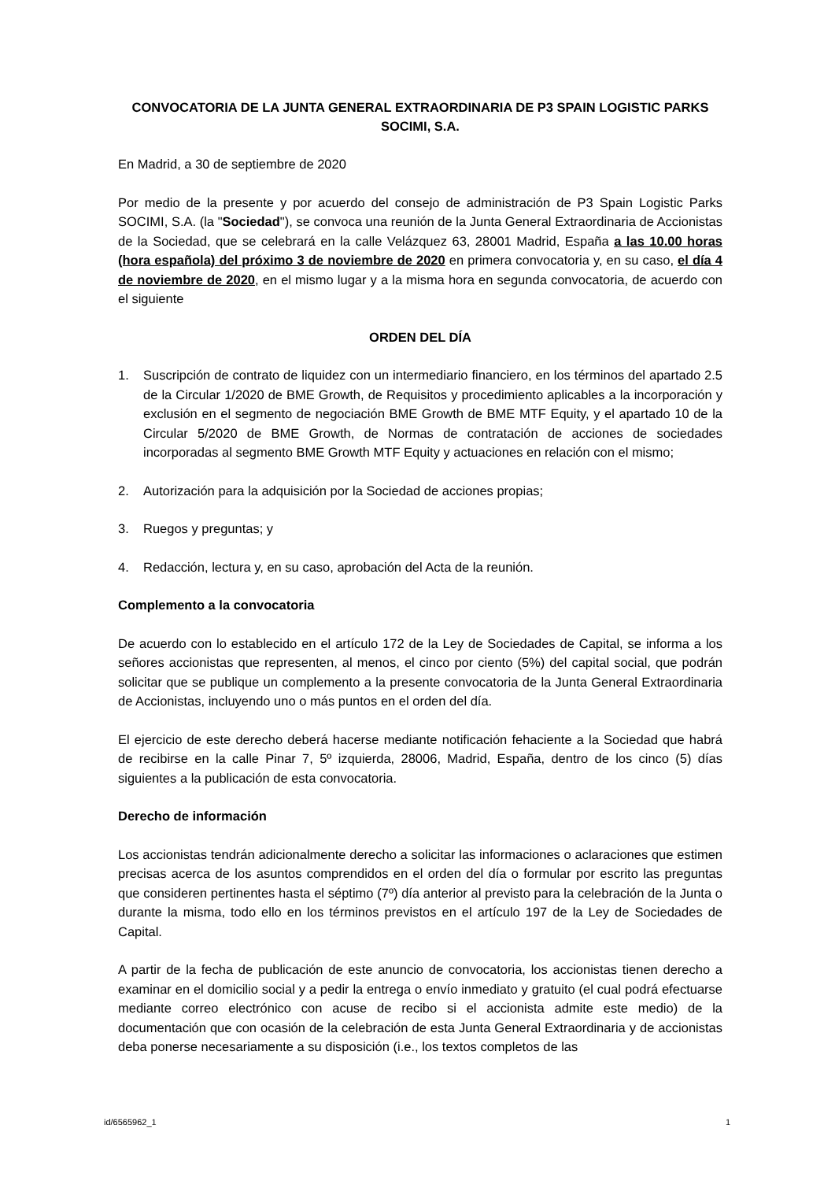CONVOCATORIA DE LA JUNTA GENERAL EXTRAORDINARIA DE P3 SPAIN LOGISTIC PARKS SOCIMI, S.A.
En Madrid, a 30 de septiembre de 2020
Por medio de la presente y por acuerdo del consejo de administración de P3 Spain Logistic Parks SOCIMI, S.A. (la "Sociedad"), se convoca una reunión de la Junta General Extraordinaria de Accionistas de la Sociedad, que se celebrará en la calle Velázquez 63, 28001 Madrid, España a las 10.00 horas (hora española) del próximo 3 de noviembre de 2020 en primera convocatoria y, en su caso, el día 4 de noviembre de 2020, en el mismo lugar y a la misma hora en segunda convocatoria, de acuerdo con el siguiente
ORDEN DEL DÍA
1. Suscripción de contrato de liquidez con un intermediario financiero, en los términos del apartado 2.5 de la Circular 1/2020 de BME Growth, de Requisitos y procedimiento aplicables a la incorporación y exclusión en el segmento de negociación BME Growth de BME MTF Equity, y el apartado 10 de la Circular 5/2020 de BME Growth, de Normas de contratación de acciones de sociedades incorporadas al segmento BME Growth MTF Equity y actuaciones en relación con el mismo;
2. Autorización para la adquisición por la Sociedad de acciones propias;
3. Ruegos y preguntas; y
4. Redacción, lectura y, en su caso, aprobación del Acta de la reunión.
Complemento a la convocatoria
De acuerdo con lo establecido en el artículo 172 de la Ley de Sociedades de Capital, se informa a los señores accionistas que representen, al menos, el cinco por ciento (5%) del capital social, que podrán solicitar que se publique un complemento a la presente convocatoria de la Junta General Extraordinaria de Accionistas, incluyendo uno o más puntos en el orden del día.
El ejercicio de este derecho deberá hacerse mediante notificación fehaciente a la Sociedad que habrá de recibirse en la calle Pinar 7, 5º izquierda, 28006, Madrid, España, dentro de los cinco (5) días siguientes a la publicación de esta convocatoria.
Derecho de información
Los accionistas tendrán adicionalmente derecho a solicitar las informaciones o aclaraciones que estimen precisas acerca de los asuntos comprendidos en el orden del día o formular por escrito las preguntas que consideren pertinentes hasta el séptimo (7º) día anterior al previsto para la celebración de la Junta o durante la misma, todo ello en los términos previstos en el artículo 197 de la Ley de Sociedades de Capital.
A partir de la fecha de publicación de este anuncio de convocatoria, los accionistas tienen derecho a examinar en el domicilio social y a pedir la entrega o envío inmediato y gratuito (el cual podrá efectuarse mediante correo electrónico con acuse de recibo si el accionista admite este medio) de la documentación que con ocasión de la celebración de esta Junta General Extraordinaria y de accionistas deba ponerse necesariamente a su disposición (i.e., los textos completos de las
id/6565962_1 1